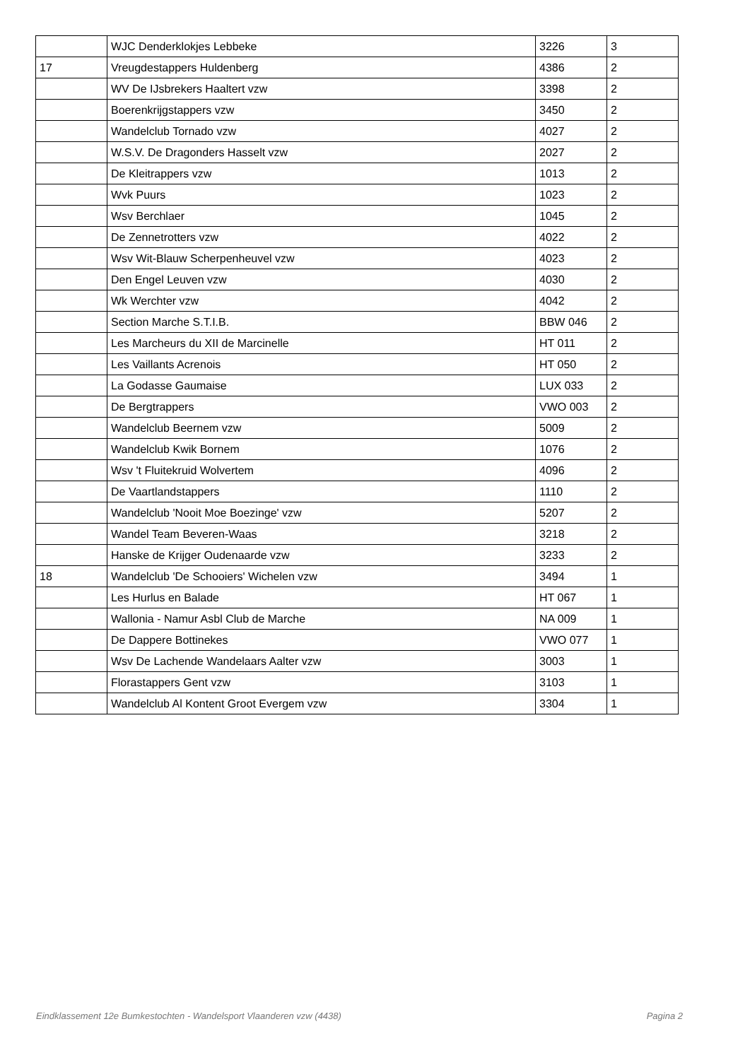| | WJC Denderklokjes Lebbeke | 3226 | 3 |
| 17 | Vreugdestappers Huldenberg | 4386 | 2 |
| | WV De IJsbrekers Haaltert vzw | 3398 | 2 |
| | Boerenkrijgstappers vzw | 3450 | 2 |
| | Wandelclub Tornado vzw | 4027 | 2 |
| | W.S.V. De Dragonders Hasselt vzw | 2027 | 2 |
| | De Kleitrappers vzw | 1013 | 2 |
| | Wvk Puurs | 1023 | 2 |
| | Wsv Berchlaer | 1045 | 2 |
| | De Zennetrotters vzw | 4022 | 2 |
| | Wsv Wit-Blauw Scherpenheuvel vzw | 4023 | 2 |
| | Den Engel Leuven vzw | 4030 | 2 |
| | Wk Werchter vzw | 4042 | 2 |
| | Section Marche S.T.I.B. | BBW 046 | 2 |
| | Les Marcheurs du XII de Marcinelle | HT 011 | 2 |
| | Les Vaillants Acrenois | HT 050 | 2 |
| | La Godasse Gaumaise | LUX 033 | 2 |
| | De Bergtrappers | VWO 003 | 2 |
| | Wandelclub Beernem vzw | 5009 | 2 |
| | Wandelclub Kwik Bornem | 1076 | 2 |
| | Wsv 't Fluitekruid Wolvertem | 4096 | 2 |
| | De Vaartlandstappers | 1110 | 2 |
| | Wandelclub 'Nooit Moe Boezinge' vzw | 5207 | 2 |
| | Wandel Team Beveren-Waas | 3218 | 2 |
| | Hanske de Krijger Oudenaarde vzw | 3233 | 2 |
| 18 | Wandelclub 'De Schooiers' Wichelen vzw | 3494 | 1 |
| | Les Hurlus en Balade | HT 067 | 1 |
| | Wallonia - Namur Asbl Club de Marche | NA 009 | 1 |
| | De Dappere Bottinekes | VWO 077 | 1 |
| | Wsv De Lachende Wandelaars Aalter vzw | 3003 | 1 |
| | Florastappers Gent vzw | 3103 | 1 |
| | Wandelclub Al Kontent Groot Evergem vzw | 3304 | 1 |
Eindklassement 12e Bumkestochten - Wandelsport Vlaanderen vzw (4438) Pagina 2